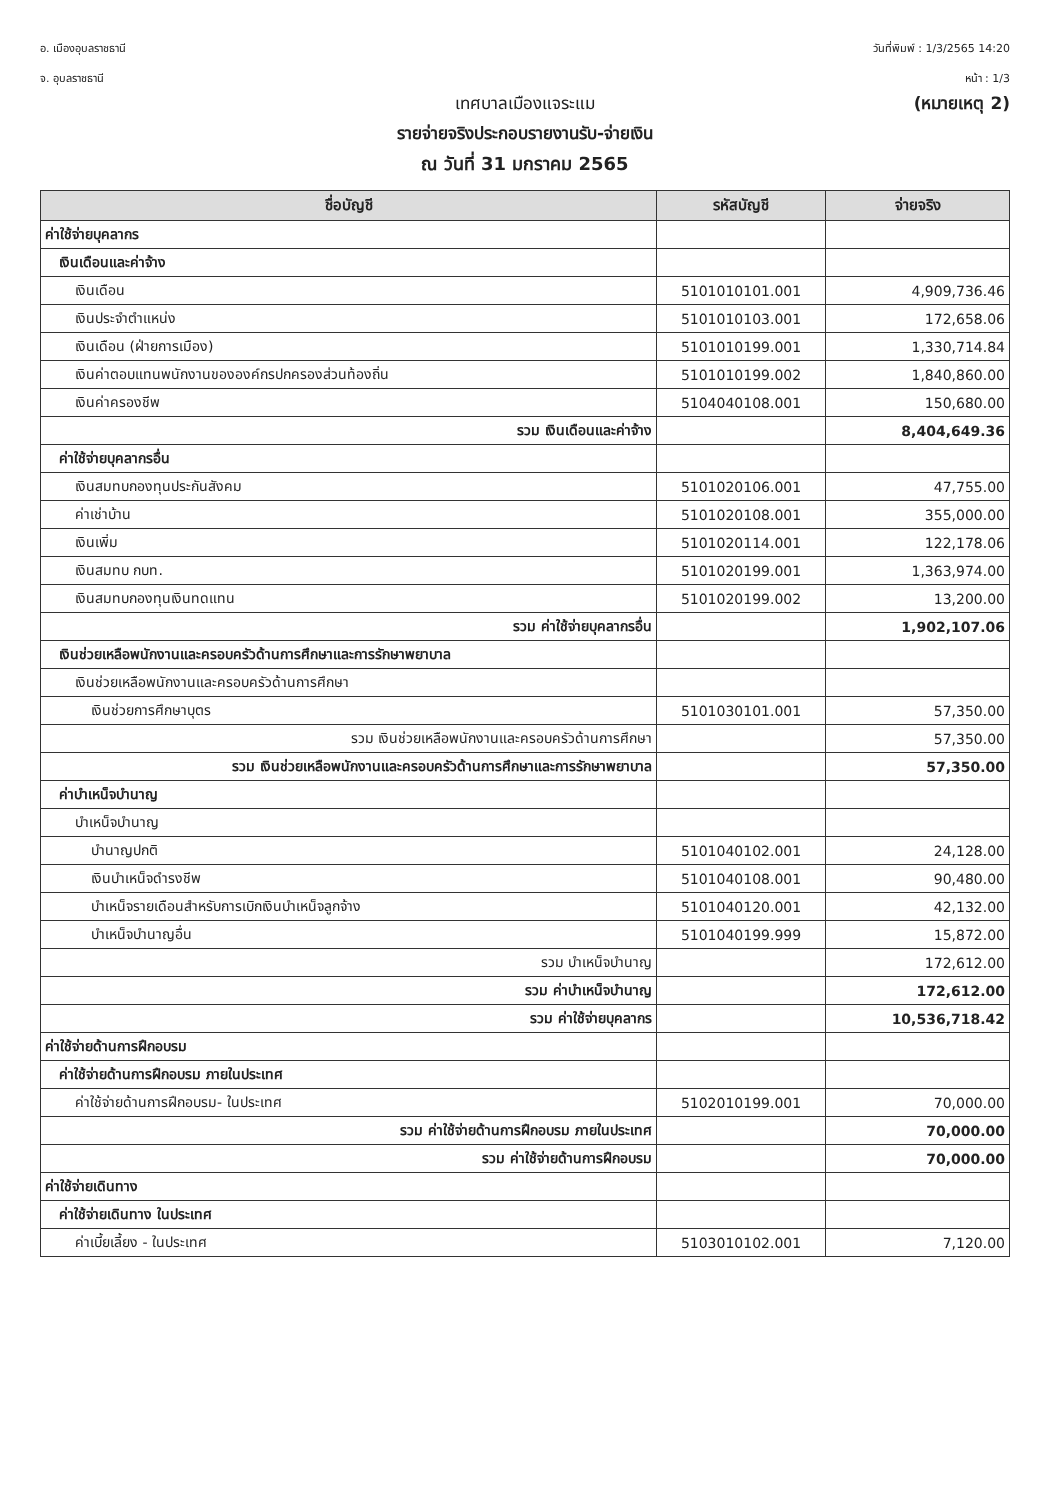อ. เมืองอุบลราชธานี
จ. อุบลราชธานี
วันที่พิมพ์ : 1/3/2565 14:20
หน้า : 1/3
เทศบาลเมืองแจระแม
(หมายเหตุ 2)
รายจ่ายจริงประกอบรายงานรับ-จ่ายเงิน
ณ วันที่ 31 มกราคม 2565
| ชื่อบัญชี | รหัสบัญชี | จ่ายจริง |
| --- | --- | --- |
| ค่าใช้จ่ายบุคลากร | | |
| เงินเดือนและค่าจ้าง | | |
| เงินเดือน | 5101010101.001 | 4,909,736.46 |
| เงินประจำตำแหน่ง | 5101010103.001 | 172,658.06 |
| เงินเดือน (ฝ่ายการเมือง) | 5101010199.001 | 1,330,714.84 |
| เงินค่าตอบแทนพนักงานขององค์กรปกครองส่วนท้องถิ่น | 5101010199.002 | 1,840,860.00 |
| เงินค่าครองชีพ | 5104040108.001 | 150,680.00 |
| รวม เงินเดือนและค่าจ้าง | | 8,404,649.36 |
| ค่าใช้จ่ายบุคลากรอื่น | | |
| เงินสมทบกองทุนประกันสังคม | 5101020106.001 | 47,755.00 |
| ค่าเช่าบ้าน | 5101020108.001 | 355,000.00 |
| เงินเพิ่ม | 5101020114.001 | 122,178.06 |
| เงินสมทบ กบท. | 5101020199.001 | 1,363,974.00 |
| เงินสมทบกองทุนเงินทดแทน | 5101020199.002 | 13,200.00 |
| รวม ค่าใช้จ่ายบุคลากรอื่น | | 1,902,107.06 |
| เงินช่วยเหลือพนักงานและครอบครัวด้านการศึกษาและการรักษาพยาบาล | | |
| เงินช่วยเหลือพนักงานและครอบครัวด้านการศึกษา | | |
| เงินช่วยการศึกษาบุตร | 5101030101.001 | 57,350.00 |
| รวม เงินช่วยเหลือพนักงานและครอบครัวด้านการศึกษา | | 57,350.00 |
| รวม เงินช่วยเหลือพนักงานและครอบครัวด้านการศึกษาและการรักษาพยาบาล | | 57,350.00 |
| ค่าบำเหน็จบำนาญ | | |
| บำเหน็จบำนาญ | | |
| บำนาญปกติ | 5101040102.001 | 24,128.00 |
| เงินบำเหน็จดำรงชีพ | 5101040108.001 | 90,480.00 |
| บำเหน็จรายเดือนสำหรับการเบิกเงินบำเหน็จลูกจ้าง | 5101040120.001 | 42,132.00 |
| บำเหน็จบำนาญอื่น | 5101040199.999 | 15,872.00 |
| รวม บำเหน็จบำนาญ | | 172,612.00 |
| รวม ค่าบำเหน็จบำนาญ | | 172,612.00 |
| รวม ค่าใช้จ่ายบุคลากร | | 10,536,718.42 |
| ค่าใช้จ่ายด้านการฝึกอบรม | | |
| ค่าใช้จ่ายด้านการฝึกอบรม ภายในประเทศ | | |
| ค่าใช้จ่ายด้านการฝึกอบรม- ในประเทศ | 5102010199.001 | 70,000.00 |
| รวม ค่าใช้จ่ายด้านการฝึกอบรม ภายในประเทศ | | 70,000.00 |
| รวม ค่าใช้จ่ายด้านการฝึกอบรม | | 70,000.00 |
| ค่าใช้จ่ายเดินทาง | | |
| ค่าใช้จ่ายเดินทาง ในประเทศ | | |
| ค่าเบี้ยเลี้ยง - ในประเทศ | 5103010102.001 | 7,120.00 |